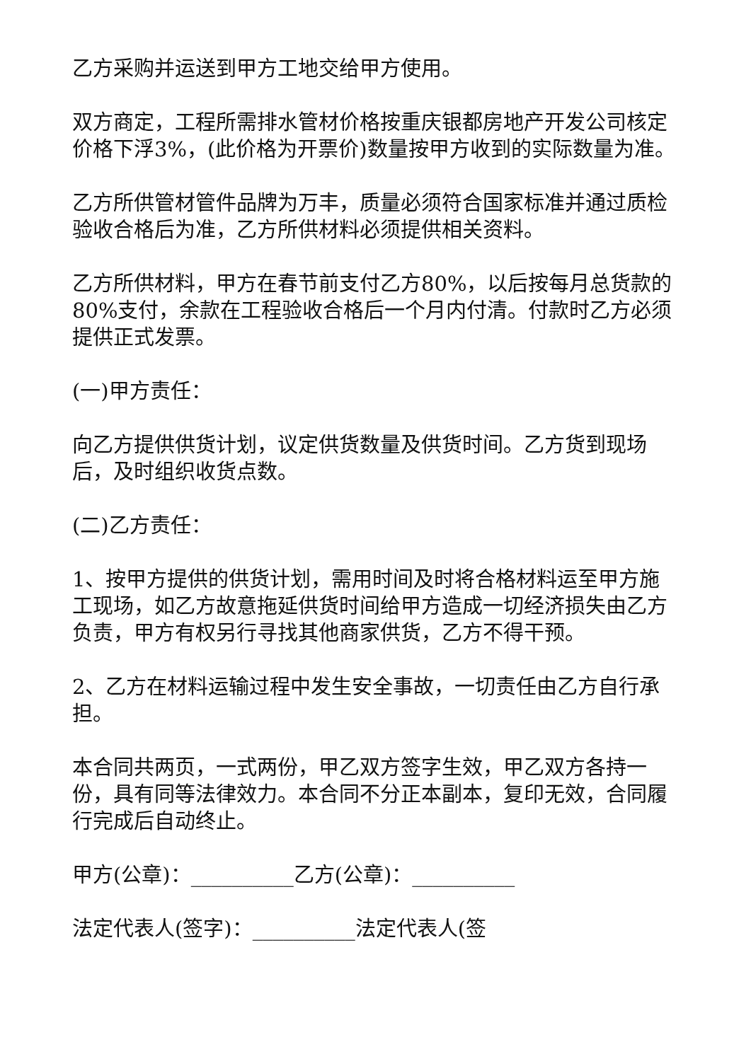乙方采购并运送到甲方工地交给甲方使用。
双方商定，工程所需排水管材价格按重庆银都房地产开发公司核定价格下浮3%，(此价格为开票价)数量按甲方收到的实际数量为准。
乙方所供管材管件品牌为万丰，质量必须符合国家标准并通过质检验收合格后为准，乙方所供材料必须提供相关资料。
乙方所供材料，甲方在春节前支付乙方80%，以后按每月总货款的80%支付，余款在工程验收合格后一个月内付清。付款时乙方必须提供正式发票。
(一)甲方责任：
向乙方提供供货计划，议定供货数量及供货时间。乙方货到现场后，及时组织收货点数。
(二)乙方责任：
1、按甲方提供的供货计划，需用时间及时将合格材料运至甲方施工现场，如乙方故意拖延供货时间给甲方造成一切经济损失由乙方负责，甲方有权另行寻找其他商家供货，乙方不得干预。
2、乙方在材料运输过程中发生安全事故，一切责任由乙方自行承担。
本合同共两页，一式两份，甲乙双方签字生效，甲乙双方各持一份，具有同等法律效力。本合同不分正本副本，复印无效，合同履行完成后自动终止。
甲方(公章)：__________乙方(公章)：__________
法定代表人(签字)：__________法定代表人(签